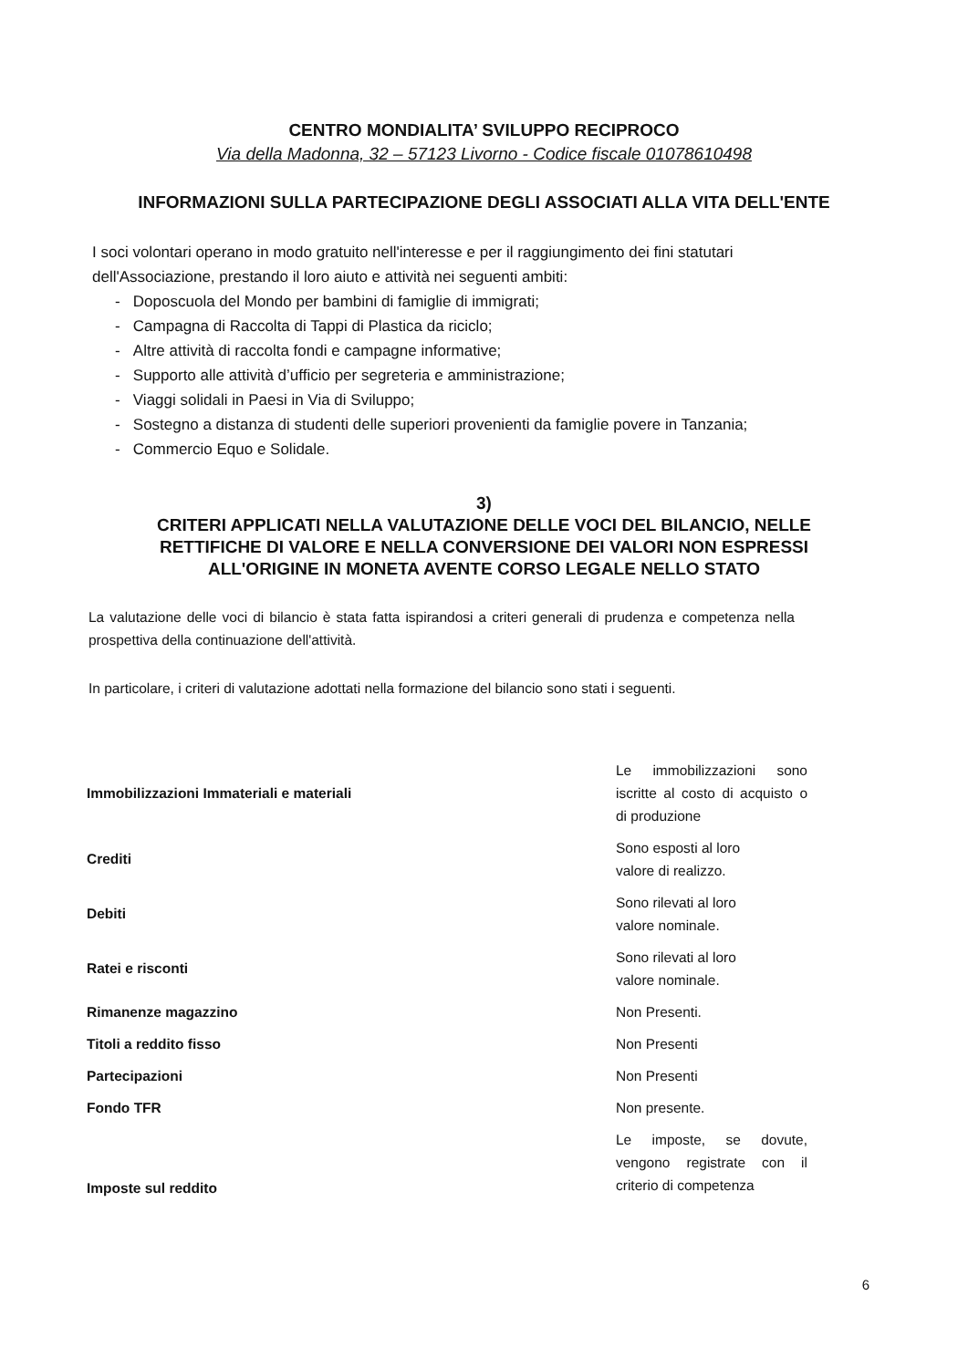CENTRO MONDIALITA’ SVILUPPO RECIPROCO
Via della Madonna, 32 – 57123 Livorno - Codice fiscale 01078610498
INFORMAZIONI SULLA PARTECIPAZIONE DEGLI ASSOCIATI ALLA VITA DELL'ENTE
I soci volontari operano in modo gratuito nell'interesse e per il raggiungimento dei fini statutari dell'Associazione, prestando il loro aiuto e attività nei seguenti ambiti:
- Doposcuola del Mondo per bambini di famiglie di immigrati;
- Campagna di Raccolta di Tappi di Plastica da riciclo;
- Altre attività di raccolta fondi e campagne informative;
- Supporto alle attività d’ufficio per segreteria e amministrazione;
- Viaggi solidali in Paesi in Via di Sviluppo;
- Sostegno a distanza di studenti delle superiori provenienti da famiglie povere in Tanzania;
- Commercio Equo e Solidale.
3)
CRITERI APPLICATI NELLA VALUTAZIONE DELLE VOCI DEL BILANCIO, NELLE
RETTIFICHE DI VALORE E NELLA CONVERSIONE DEI VALORI NON ESPRESSI
ALL'ORIGINE IN MONETA AVENTE CORSO LEGALE NELLO STATO
La valutazione delle voci di bilancio è stata fatta ispirandosi a criteri generali di prudenza e competenza nella prospettiva della continuazione dell'attività.
In particolare, i criteri di valutazione adottati nella formazione del bilancio sono stati i seguenti.
| Immobilizzazioni Immateriali e materiali | Le immobilizzazioni sono iscritte al costo di acquisto o di produzione |
| Crediti | Sono esposti al loro valore di realizzo. |
| Debiti | Sono rilevati al loro valore nominale. |
| Ratei e risconti | Sono rilevati al loro valore nominale. |
| Rimanenze magazzino | Non Presenti. |
| Titoli a reddito fisso | Non Presenti |
| Partecipazioni | Non Presenti |
| Fondo TFR | Non presente. |
| Imposte sul reddito | Le imposte, se dovute, vengono registrate con il criterio di competenza |
6